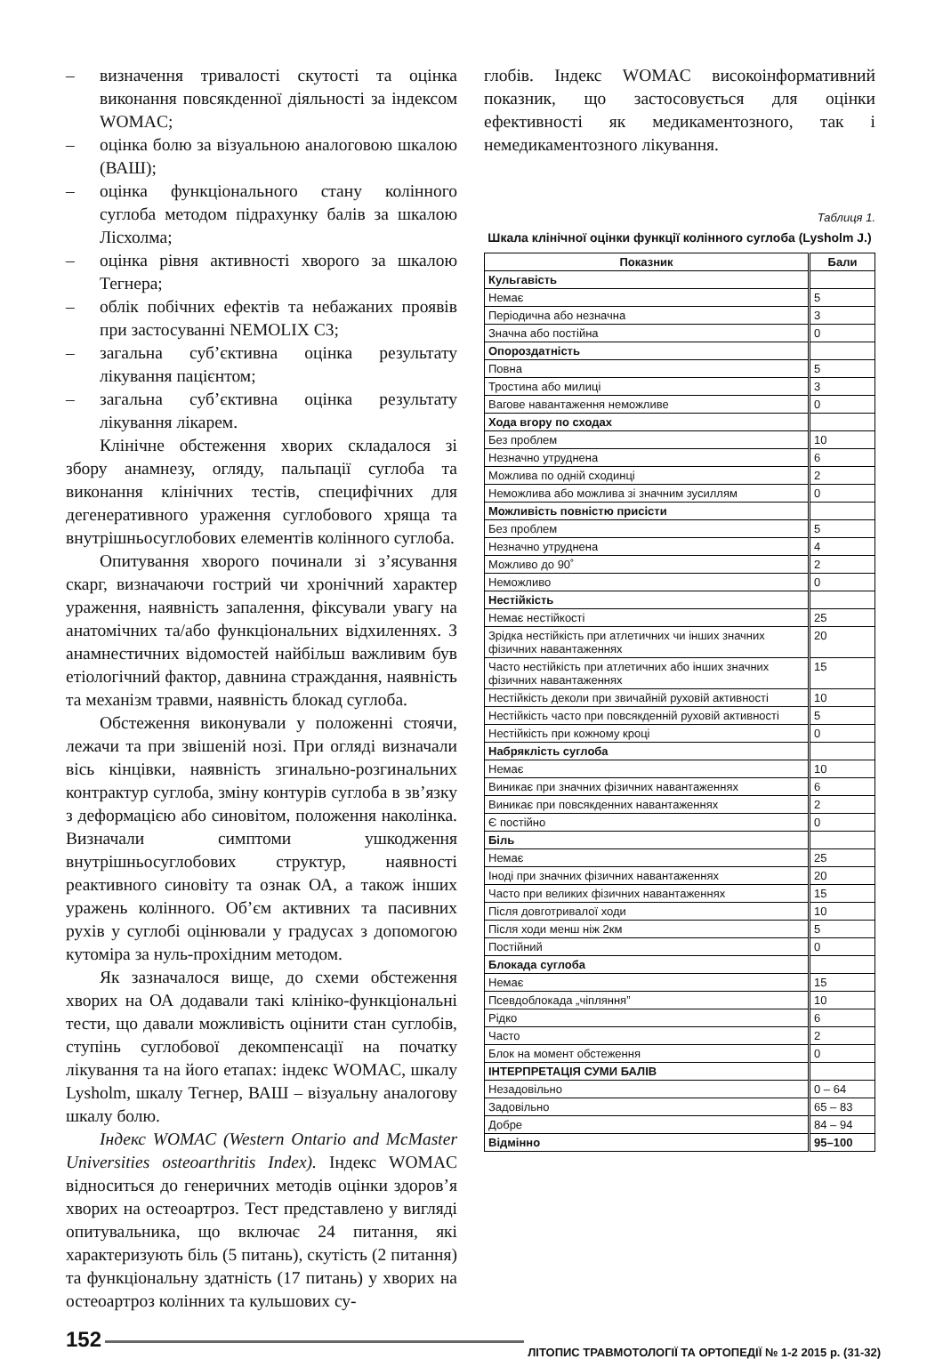– визначення тривалості скутості та оцінка виконання повсякденної діяльності за індексом WOMAC;
– оцінка болю за візуальною аналоговою шкалою (ВАШ);
– оцінка функціонального стану колінного суглоба методом підрахунку балів за шкалою Лісхолма;
– оцінка рівня активності хворого за шкалою Тегнера;
– облік побічних ефектів та небажаних проявів при застосуванні NEMOLIX C3;
– загальна суб’єктивна оцінка результату лікування пацієнтом;
– загальна суб’єктивна оцінка результату лікування лікарем.
Клінічне обстеження хворих складалося зі збору анамнезу, огляду, пальпації суглоба та виконання клінічних тестів, специфічних для дегенеративного ураження суглобового хряща та внутрішньосуглобових елементів колінного суглоба.
Опитування хворого починали зі з’ясування скарг, визначаючи гострий чи хронічний характер ураження, наявність запалення, фіксували увагу на анатомічних та/або функціональних відхиленнях. З анамнестичних відомостей найбільш важливим був етіологічний фактор, давнина страждання, наявність та механізм травми, наявність блокад суглоба.
Обстеження виконували у положенні стоячи, лежачи та при звішеній нозі. При огляді визначали вісь кінцівки, наявність згинально-розгинальних контрактур суглоба, зміну контурів суглоба в зв’язку з деформацією або синовітом, положення наколінка. Визначали симптоми ушкодження внутрішньосуглобових структур, наявності реактивного синовіту та ознак ОА, а також інших уражень колінного. Об’єм активних та пасивних рухів у суглобі оцінювали у градусах з допомогою кутоміра за нуль-прохідним методом.
Як зазначалося вище, до схеми обстеження хворих на ОА додавали такі клініко-функціональні тести, що давали можливість оцінити стан суглобів, ступінь суглобової декомпенсації на початку лікування та на його етапах: індекс WOMAC, шкалу Lysholm, шкалу Тегнер, ВАШ – візуальну аналогову шкалу болю.
Індекс WOMAC (Western Ontario and McMaster Universities osteoarthritis Index). Індекс WOMAC відноситься до генеричних методів оцінки здоров’я хворих на остеоартроз. Тест представлено у вигляді опитувальника, що включає 24 питання, які характеризують біль (5 питань), скутість (2 питання) та функціональну здатність (17 питань) у хворих на остеоартроз колінних та кульшових су-
глобів. Індекс WOMAC високоінформативний показник, що застосовується для оцінки ефективності як медикаментозного, так і немедикаментозного лікування.
Таблиця 1.
Шкала клінічної оцінки функції колінного суглоба (Lysholm J.)
| Показник | Бали |
| --- | --- |
| Кульгавість | |
| Немає | 5 |
| Періодична або незначна | 3 |
| Значна або постійна | 0 |
| Опороздатність | |
| Повна | 5 |
| Тростина або милиці | 3 |
| Вагове навантаження неможливе | 0 |
| Хода вгору по сходах | |
| Без проблем | 10 |
| Незначно утруднена | 6 |
| Можлива по одній сходинці | 2 |
| Неможлива або можлива зі значним зусиллям | 0 |
| Можливість повністю присісти | |
| Без проблем | 5 |
| Незначно утруднена | 4 |
| Можливо до 90˚ | 2 |
| Неможливо | 0 |
| Нестійкість | |
| Немає нестійкості | 25 |
| Зрідка нестійкість при атлетичних чи інших значних фізичних навантаженнях | 20 |
| Часто нестійкість при атлетичних або інших значних фізичних навантаженнях | 15 |
| Нестійкість деколи при звичайній руховій активності | 10 |
| Нестійкість часто при повсякденній руховій активності | 5 |
| Нестійкість при кожному кроці | 0 |
| Набряклість суглоба | |
| Немає | 10 |
| Виникає при значних фізичних навантаженнях | 6 |
| Виникає при повсякденних навантаженнях | 2 |
| Є постійно | 0 |
| Біль | |
| Немає | 25 |
| Іноді при значних фізичних навантаженнях | 20 |
| Часто при великих фізичних навантаженнях | 15 |
| Після довготривалої ходи | 10 |
| Після ходи менш ніж 2км | 5 |
| Постійний | 0 |
| Блокада суглоба | |
| Немає | 15 |
| Псевдоблокада „чіпляння” | 10 |
| Рідко | 6 |
| Часто | 2 |
| Блок на момент обстеження | 0 |
| ІНТЕРПРЕТАЦІЯ СУМИ БАЛІВ | |
| Незадовільно | 0 – 64 |
| Задовільно | 65 – 83 |
| Добре | 84 – 94 |
| Відмінно | 95–100 |
152 ЛІТОПИС ТРАВМОТОЛОГІЇ ТА ОРТОПЕДІЇ № 1-2 2015 р. (31-32)